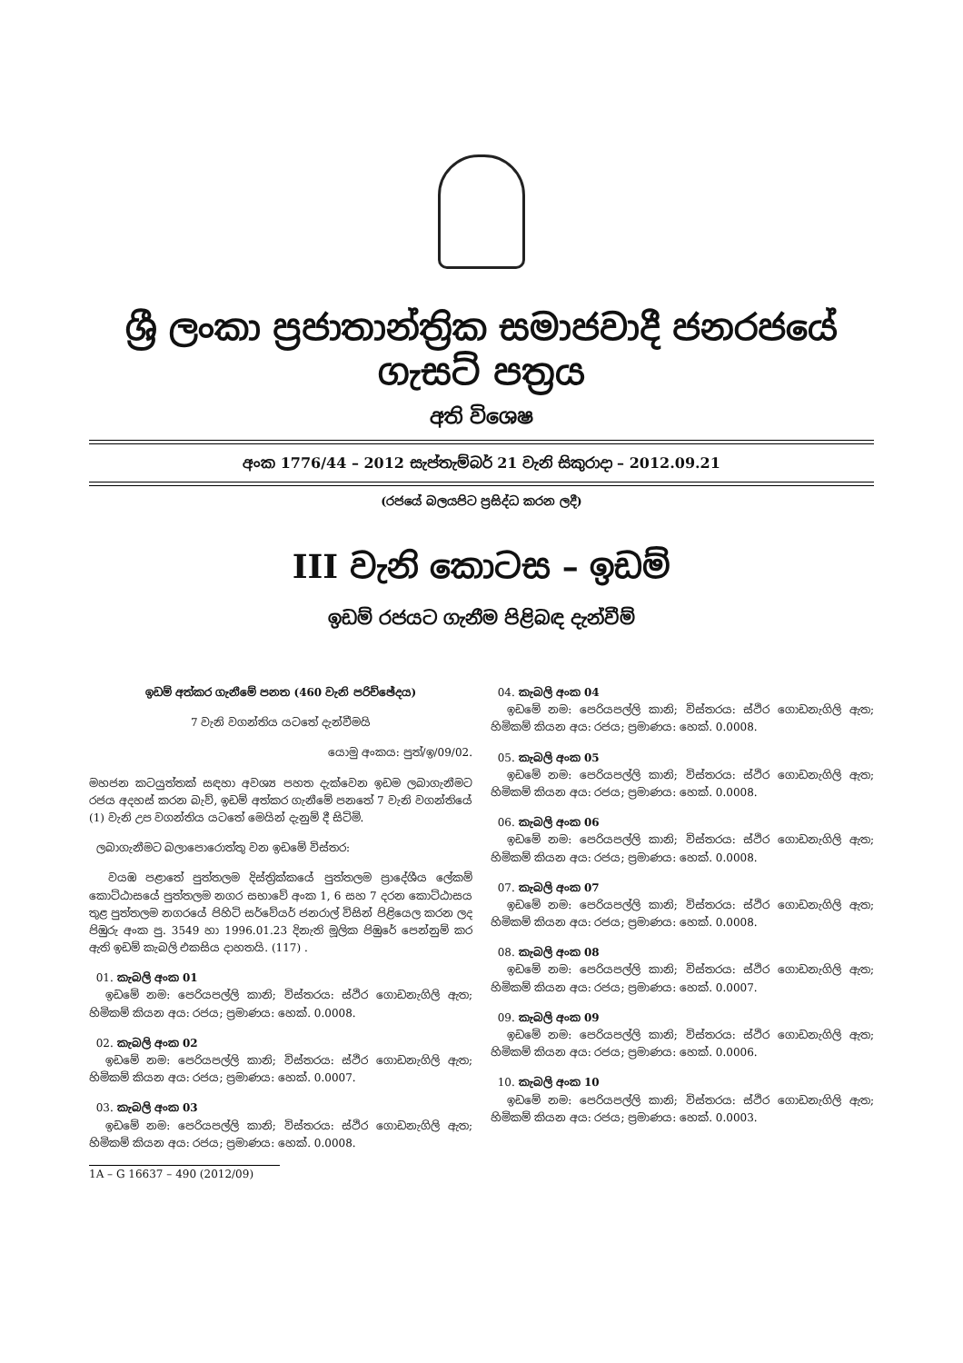ශ්‍රී ලංකා ප්‍රජාතාන්ත්‍රික සමාජවාදී ජනරජයේ ගැසට් පත්‍රය
අති විශෙෂ
අංක 1776/44 – 2012 සැප්තැම්බර් 21 වැනි සිකුරාදා – 2012.09.21
(රජයේ බලයපිට ප්‍රසිද්ධ කරන ලදී)
III වැනි කොටස – ඉඩම්
ඉඩම් රජයට ගැනීම පිළිබඳ දැන්වීම්
ඉඩම් අත්කර ගැනීමේ පනත (460 වැනි පරිච්ඡේදය)
7 වැනි වගන්තිය යටතේ දැන්වීමයි
යොමු අංකය: පුත්/ඉ/09/02.
මහජන කටයුත්තක් සඳහා අවශ්‍ය පහත දැක්වෙන ඉඩම ලබාගැනීමට රජය අදහස් කරන බැව්, ඉඩම් අත්කර ගැනීමේ පනතේ 7 වැනි වගන්තියේ (1) වැනි උප වගන්තිය යටතේ මෙයින් දැනුම් දී සිටිමි.
ලබාගැනීමට බලාපොරොත්තු වන ඉඩමේ විස්තර:
වයඹ පළාතේ පුත්තලම දිස්ත්‍රික්කයේ පුත්තලම ප්‍රාදේශීය ලේකම් කොට්ඨාසයේ පුත්තලම නගර සභාවේ අංක 1, 6 සහ 7 දරන කොට්ඨාසය තුළ පුත්තලම නගරයේ පිහිටි සර්වේයර් ජනරාල් විසින් පිළියෙල කරන ලද පිඹුරු අංක පු. 3549 හා 1996.01.23 දිනැති මූලික පිඹුරේ පෙන්නුම් කර ඇති ඉඩම් කැබලි එකසිය දාහතයි. (117) .
01. කැබලි අංක 01
ඉඩමේ නම: පෙරියපල්ලි කානි; විස්තරය: ස්ථිර ගොඩනැගිලි ඇත; හිමිකම් කියන අය: රජය; ප්‍රමාණය: හෙක්. 0.0008.
02. කැබලි අංක 02
ඉඩමේ නම: පෙරියපල්ලි කානි; විස්තරය: ස්ථිර ගොඩනැගිලි ඇත; හිමිකම් කියන අය: රජය; ප්‍රමාණය: හෙක්. 0.0007.
03. කැබලි අංක 03
ඉඩමේ නම: පෙරියපල්ලි කානි; විස්තරය: ස්ථිර ගොඩනැගිලි ඇත; හිමිකම් කියන අය: රජය; ප්‍රමාණය: හෙක්. 0.0008.
1A – G 16637 – 490 (2012/09)
04. කැබලි අංක 04
ඉඩමේ නම: පෙරියපල්ලි කානි; විස්තරය: ස්ථිර ගොඩනැගිලි ඇත; හිමිකම් කියන අය: රජය; ප්‍රමාණය: හෙක්. 0.0008.
05. කැබලි අංක 05
ඉඩමේ නම: පෙරියපල්ලි කානි; විස්තරය: ස්ථිර ගොඩනැගිලි ඇත; හිමිකම් කියන අය: රජය; ප්‍රමාණය: හෙක්. 0.0008.
06. කැබලි අංක 06
ඉඩමේ නම: පෙරියපල්ලි කානි; විස්තරය: ස්ථිර ගොඩනැගිලි ඇත; හිමිකම් කියන අය: රජය; ප්‍රමාණය: හෙක්. 0.0008.
07. කැබලි අංක 07
ඉඩමේ නම: පෙරියපල්ලි කානි; විස්තරය: ස්ථිර ගොඩනැගිලි ඇත; හිමිකම් කියන අය: රජය; ප්‍රමාණය: හෙක්. 0.0008.
08. කැබලි අංක 08
ඉඩමේ නම: පෙරියපල්ලි කානි; විස්තරය: ස්ථිර ගොඩනැගිලි ඇත; හිමිකම් කියන අය: රජය; ප්‍රමාණය: හෙක්. 0.0007.
09. කැබලි අංක 09
ඉඩමේ නම: පෙරියපල්ලි කානි; විස්තරය: ස්ථිර ගොඩනැගිලි ඇත; හිමිකම් කියන අය: රජය; ප්‍රමාණය: හෙක්. 0.0006.
10. කැබලි අංක 10
ඉඩමේ නම: පෙරියපල්ලි කානි; විස්තරය: ස්ථිර ගොඩනැගිලි ඇත; හිමිකම් කියන අය: රජය; ප්‍රමාණය: හෙක්. 0.0003.